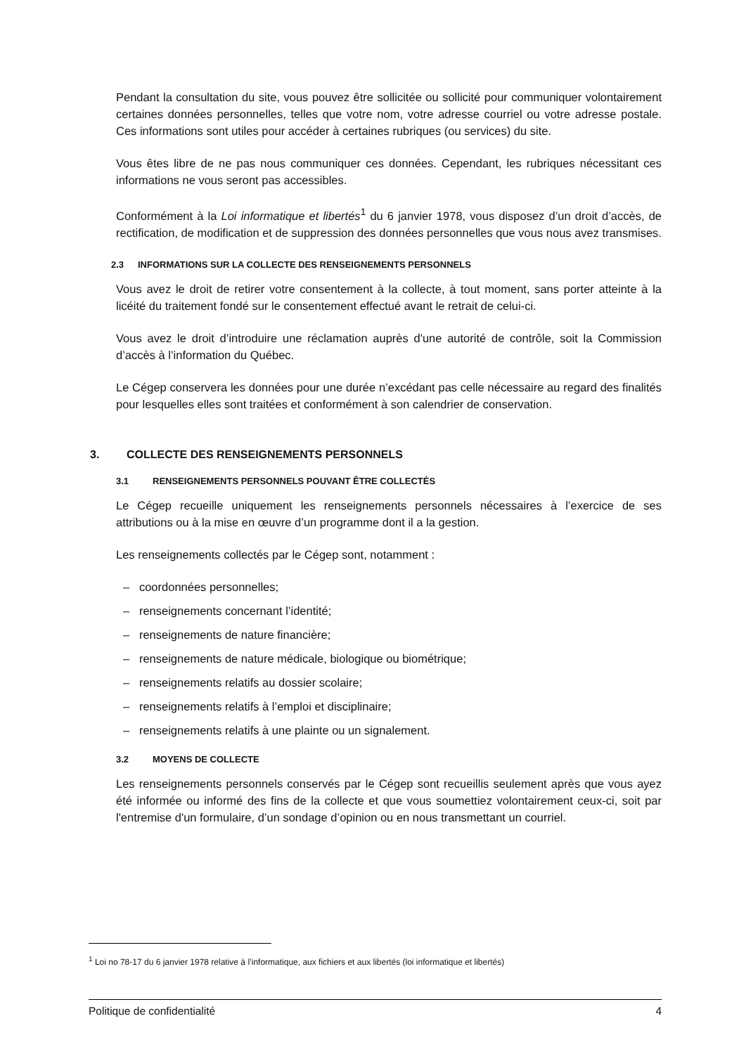Pendant la consultation du site, vous pouvez être sollicitée ou sollicité pour communiquer volontairement certaines données personnelles, telles que votre nom, votre adresse courriel ou votre adresse postale. Ces informations sont utiles pour accéder à certaines rubriques (ou services) du site.
Vous êtes libre de ne pas nous communiquer ces données. Cependant, les rubriques nécessitant ces informations ne vous seront pas accessibles.
Conformément à la Loi informatique et libertés<sup>1</sup> du 6 janvier 1978, vous disposez d’un droit d’accès, de rectification, de modification et de suppression des données personnelles que vous nous avez transmises.
2.3 INFORMATIONS SUR LA COLLECTE DES RENSEIGNEMENTS PERSONNELS
Vous avez le droit de retirer votre consentement à la collecte, à tout moment, sans porter atteinte à la licéité du traitement fondé sur le consentement effectué avant le retrait de celui-ci.
Vous avez le droit d’introduire une réclamation auprès d'une autorité de contrôle, soit la Commission d’accès à l’information du Québec.
Le Cégep conservera les données pour une durée n’excédant pas celle nécessaire au regard des finalités pour lesquelles elles sont traitées et conformément à son calendrier de conservation.
3. COLLECTE DES RENSEIGNEMENTS PERSONNELS
3.1 RENSEIGNEMENTS PERSONNELS POUVANT ÊTRE COLLECTÉS
Le Cégep recueille uniquement les renseignements personnels nécessaires à l’exercice de ses attributions ou à la mise en œuvre d’un programme dont il a la gestion.
Les renseignements collectés par le Cégep sont, notamment :
– coordonnées personnelles;
– renseignements concernant l’identité;
– renseignements de nature financière;
– renseignements de nature médicale, biologique ou biométrique;
– renseignements relatifs au dossier scolaire;
– renseignements relatifs à l’emploi et disciplinaire;
– renseignements relatifs à une plainte ou un signalement.
3.2 MOYENS DE COLLECTE
Les renseignements personnels conservés par le Cégep sont recueillis seulement après que vous ayez été informée ou informé des fins de la collecte et que vous soumettiez volontairement ceux-ci, soit par l'entremise d'un formulaire, d’un sondage d’opinion ou en nous transmettant un courriel.
<sup>1</sup> Loi no 78-17 du 6 janvier 1978 relative à l’informatique, aux fichiers et aux libertés (loi informatique et libertés)
Politique de confidentialité 4